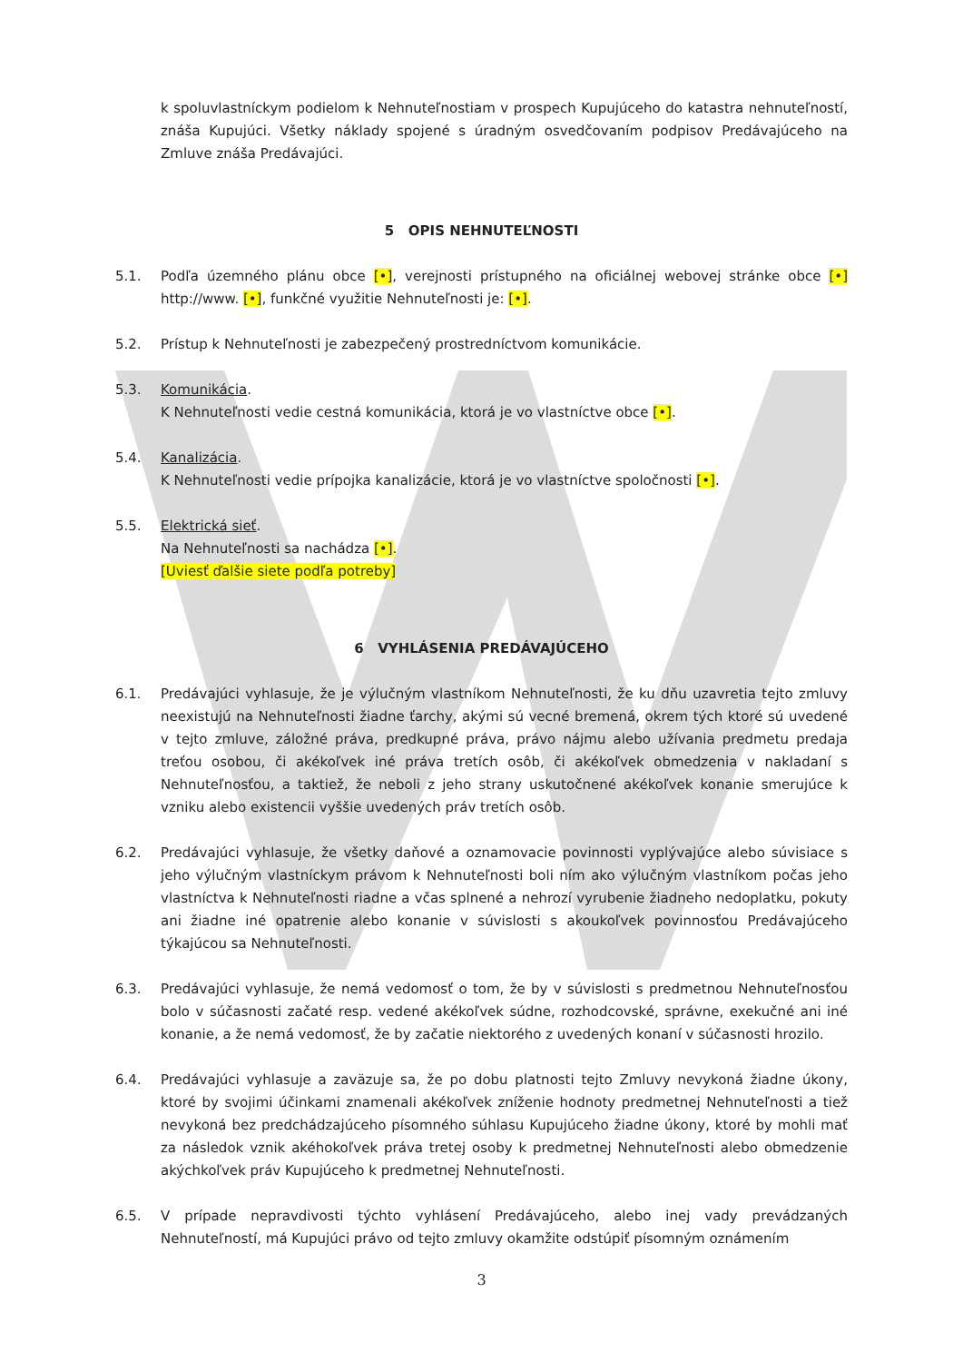k spoluvlastníckym podielom k Nehnuteľnostiam v prospech Kupujúceho do katastra nehnuteľností, znáša Kupujúci. Všetky náklady spojené s úradným osvedčovaním podpisov Predávajúceho na Zmluve znáša Predávajúci.
5 OPIS NEHNUTEĽNOSTI
5.1. Podľa územného plánu obce [•], verejnosti prístupného na oficiálnej webovej stránke obce [•] http://www. [•], funkčné využitie Nehnuteľnosti je: [•].
5.2. Prístup k Nehnuteľnosti je zabezpečený prostredníctvom komunikácie.
5.3. Komunikácia.
K Nehnuteľnosti vedie cestná komunikácia, ktorá je vo vlastníctve obce [•].
5.4. Kanalizácia.
K Nehnuteľnosti vedie prípojka kanalizácie, ktorá je vo vlastníctve spoločnosti [•].
5.5. Elektrická sieť.
Na Nehnuteľnosti sa nachádza [•].
[Uviesť ďalšie siete podľa potreby]
6 VYHLÁSENIA PREDÁVAJÚCEHO
6.1. Predávajúci vyhlasuje, že je výlučným vlastníkom Nehnuteľnosti, že ku dňu uzavretia tejto zmluvy neexistujú na Nehnuteľnosti žiadne ťarchy, akými sú vecné bremená, okrem tých ktoré sú uvedené v tejto zmluve, záložné práva, predkupné práva, právo nájmu alebo užívania predmetu predaja treťou osobou, či akékoľvek iné práva tretích osôb, či akékoľvek obmedzenia v nakladaní s Nehnuteľnosťou, a taktiež, že neboli z jeho strany uskutočnené akékoľvek konanie smerujúce k vzniku alebo existencii vyššie uvedených práv tretích osôb.
6.2. Predávajúci vyhlasuje, že všetky daňové a oznamovacie povinnosti vyplývajúce alebo súvisiace s jeho výlučným vlastníckym právom k Nehnuteľnosti boli ním ako výlučným vlastníkom počas jeho vlastníctva k Nehnuteľnosti riadne a včas splnené a nehrozí vyrubenie žiadneho nedoplatku, pokuty ani žiadne iné opatrenie alebo konanie v súvislosti s akoukoľvek povinnosťou Predávajúceho týkajúcou sa Nehnuteľnosti.
6.3. Predávajúci vyhlasuje, že nemá vedomosť o tom, že by v súvislosti s predmetnou Nehnuteľnosťou bolo v súčasnosti začaté resp. vedené akékoľvek súdne, rozhodcovské, správne, exekučné ani iné konanie, a že nemá vedomosť, že by začatie niektorého z uvedených konaní v súčasnosti hrozilo.
6.4. Predávajúci vyhlasuje a zaväzuje sa, že po dobu platnosti tejto Zmluvy nevykoná žiadne úkony, ktoré by svojimi účinkami znamenali akékoľvek zníženie hodnoty predmetnej Nehnuteľnosti a tiež nevykoná bez predchádzajúceho písomného súhlasu Kupujúceho žiadne úkony, ktoré by mohli mať za následok vznik akéhokoľvek práva tretej osoby k predmetnej Nehnuteľnosti alebo obmedzenie akýchkoľvek práv Kupujúceho k predmetnej Nehnuteľnosti.
6.5. V prípade nepravdivosti týchto vyhlásení Predávajúceho, alebo inej vady prevádzaných Nehnuteľností, má Kupujúci právo od tejto zmluvy okamžite odstúpiť písomným oznámením
3